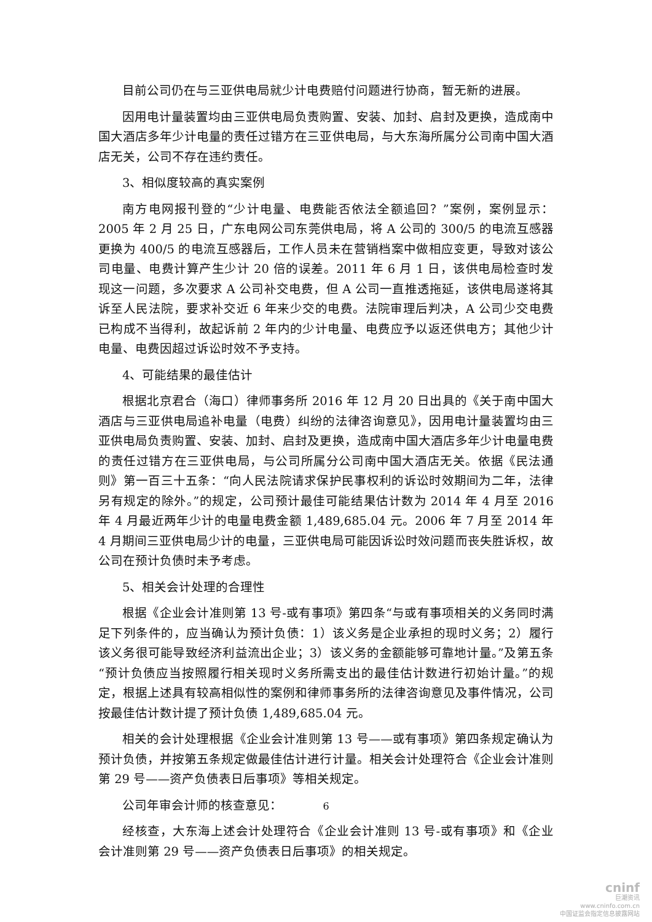目前公司仍在与三亚供电局就少计电费赔付问题进行协商，暂无新的进展。
因用电计量装置均由三亚供电局负责购置、安装、加封、启封及更换，造成南中国大酒店多年少计电量的责任过错方在三亚供电局，与大东海所属分公司南中国大酒店无关，公司不存在违约责任。
3、相似度较高的真实案例
南方电网报刊登的“少计电量、电费能否依法全额追回？”案例，案例显示：2005 年 2 月 25 日，广东电网公司东莞供电局，将 A 公司的 300/5 的电流互感器更换为 400/5 的电流互感器后，工作人员未在营销档案中做相应变更，导致对该公司电量、电费计算产生少计 20 倍的误差。2011 年 6 月 1 日，该供电局检查时发现这一问题，多次要求 A 公司补交电费，但 A 公司一直推透拖延，该供电局遂将其诉至人民法院，要求补交近 6 年来少交的电费。法院审理后判决，A 公司少交电费已构成不当得利，故起诉前 2 年内的少计电量、电费应予以返还供电方；其他少计电量、电费因超过诉讼时效不予支持。
4、可能结果的最佳估计
根据北京君合（海口）律师事务所 2016 年 12 月 20 日出具的《关于南中国大酒店与三亚供电局追补电量（电费）纠纷的法律咨询意见》，因用电计量装置均由三亚供电局负责购置、安装、加封、启封及更换，造成南中国大酒店多年少计电量电费的责任过错方在三亚供电局，与公司所属分公司南中国大酒店无关。依据《民法通则》第一百三十五条：“向人民法院请求保护民事权利的诉讼时效期间为二年，法律另有规定的除外。”的规定，公司预计最佳可能结果估计数为 2014 年 4 月至 2016 年 4 月最近两年少计的电量电费金额 1,489,685.04 元。2006 年 7 月至 2014 年 4 月期间三亚供电局少计的电量，三亚供电局可能因诉讼时效问题而丧失胜诉权，故公司在预计负债时未予考虑。
5、相关会计处理的合理性
根据《企业会计准则第 13 号-或有事项》第四条“与或有事项相关的义务同时满足下列条件的，应当确认为预计负债：1）该义务是企业承担的现时义务；2）履行该义务很可能导致经济利益流出企业；3）该义务的金额能够可靠地计量。”及第五条 “预计负债应当按照履行相关现时义务所需支出的最佳估计数进行初始计量。”的规定，根据上述具有较高相似性的案例和律师事务所的法律咨询意见及事件情况，公司按最佳估计数计提了预计负债 1,489,685.04 元。
相关的会计处理根据《企业会计准则第 13 号——或有事项》第四条规定确认为预计负债，并按第五条规定做最佳估计进行计量。相关会计处理符合《企业会计准则第 29 号——资产负债表日后事项》等相关规定。
公司年审会计师的核查意见：
经核查，大东海上述会计处理符合《企业会计准则 13 号-或有事项》和《企业会计准则第 29 号——资产负债表日后事项》的相关规定。
6
cninf
巨潮资讯
www.cninfo.com.cn
中国证监会指定信息披露网站